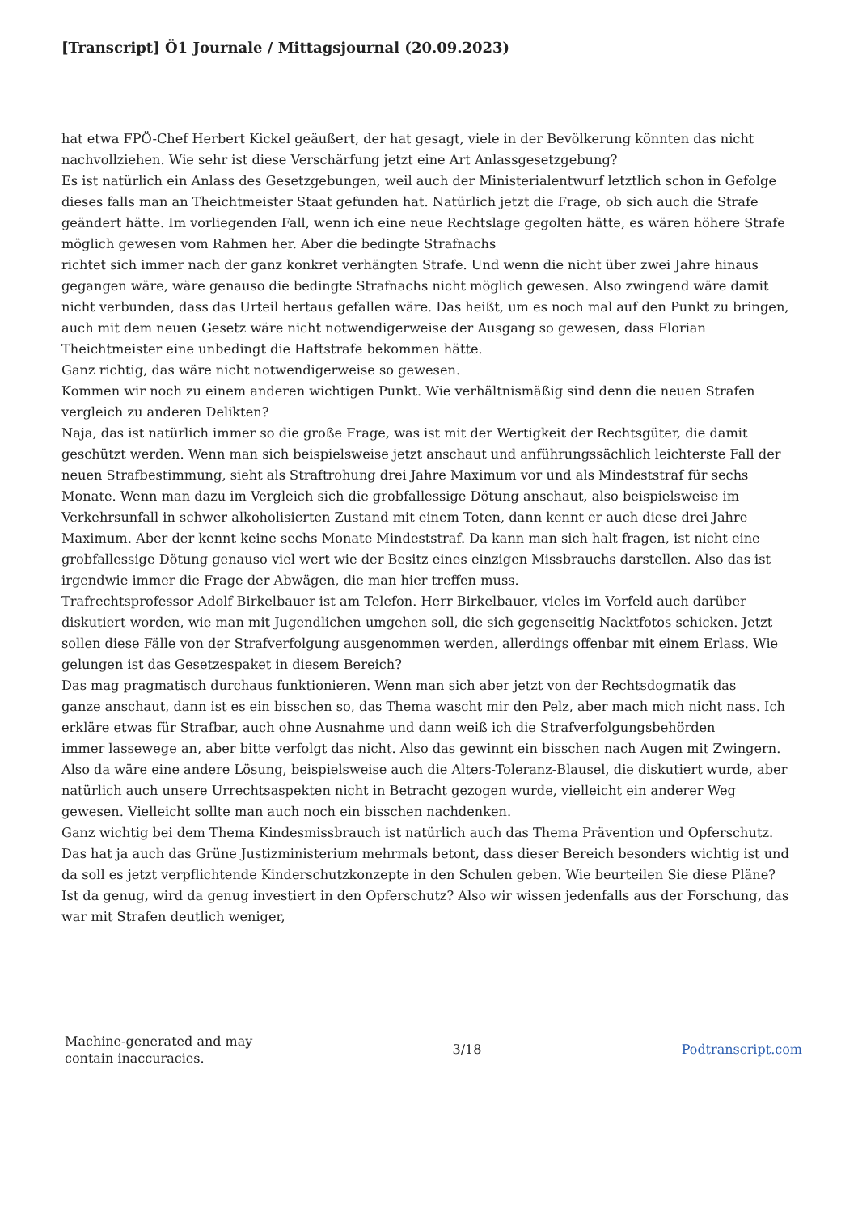[Transcript] Ö1 Journale / Mittagsjournal (20.09.2023)
hat etwa FPÖ-Chef Herbert Kickel geäußert, der hat gesagt, viele in der Bevölkerung könnten das nicht nachvollziehen. Wie sehr ist diese Verschärfung jetzt eine Art Anlassgesetzgebung?
Es ist natürlich ein Anlass des Gesetzgebungen, weil auch der Ministerialentwurf letztlich schon in Gefolge dieses falls man an Theichtmeister Staat gefunden hat. Natürlich jetzt die Frage, ob sich auch die Strafe geändert hätte. Im vorliegenden Fall, wenn ich eine neue Rechtslage gegolten hätte, es wären höhere Strafe möglich gewesen vom Rahmen her. Aber die bedingte Strafnachs
richtet sich immer nach der ganz konkret verhängten Strafe. Und wenn die nicht über zwei Jahre hinaus
gegangen wäre, wäre genauso die bedingte Strafnachs nicht möglich gewesen. Also zwingend wäre damit nicht verbunden, dass das Urteil hertaus gefallen wäre. Das heißt, um es noch mal auf den Punkt zu bringen, auch mit dem neuen Gesetz wäre nicht notwendigerweise der Ausgang so gewesen, dass Florian Theichtmeister eine unbedingt die Haftstrafe bekommen hätte.
Ganz richtig, das wäre nicht notwendigerweise so gewesen.
Kommen wir noch zu einem anderen wichtigen Punkt. Wie verhältnismäßig sind denn die neuen Strafen vergleich zu anderen Delikten?
Naja, das ist natürlich immer so die große Frage, was ist mit der Wertigkeit der Rechtsgüter, die damit geschützt werden. Wenn man sich beispielsweise jetzt anschaut und anführungssächlich leichterste Fall der neuen Strafbestimmung, sieht als Straftrohung drei Jahre Maximum vor und als Mindeststraf für sechs Monate. Wenn man dazu im Vergleich sich die grobfallessige Dötung anschaut, also beispielsweise im Verkehrsunfall in schwer alkoholisierten Zustand mit einem Toten, dann kennt er auch diese drei Jahre Maximum. Aber der kennt keine sechs Monate Mindeststraf. Da kann man sich halt fragen, ist nicht eine grobfallessige Dötung genauso viel wert wie der Besitz eines einzigen Missbrauchs darstellen. Also das ist irgendwie immer die Frage der Abwägen, die man hier treffen muss.
Trafrechtsprofessor Adolf Birkelbauer ist am Telefon. Herr Birkelbauer, vieles im Vorfeld auch darüber diskutiert worden, wie man mit Jugendlichen umgehen soll, die sich gegenseitig Nacktfotos schicken. Jetzt sollen diese Fälle von der Strafverfolgung ausgenommen werden, allerdings offenbar mit einem Erlass. Wie gelungen ist das Gesetzespaket in diesem Bereich?
Das mag pragmatisch durchaus funktionieren. Wenn man sich aber jetzt von der Rechtsdogmatik das
ganze anschaut, dann ist es ein bisschen so, das Thema wascht mir den Pelz, aber mach mich nicht nass. Ich erkläre etwas für Strafbar, auch ohne Ausnahme und dann weiß ich die Strafverfolgungsbehörden
immer lassewege an, aber bitte verfolgt das nicht. Also das gewinnt ein bisschen nach Augen mit Zwingern. Also da wäre eine andere Lösung, beispielsweise auch die Alters-Toleranz-Blausel, die diskutiert wurde, aber natürlich auch unsere Urrechtsaspekten nicht in Betracht gezogen wurde, vielleicht ein anderer Weg gewesen. Vielleicht sollte man auch noch ein bisschen nachdenken.
Ganz wichtig bei dem Thema Kindesmissbrauch ist natürlich auch das Thema Prävention und Opferschutz. Das hat ja auch das Grüne Justizministerium mehrmals betont, dass dieser Bereich besonders wichtig ist und da soll es jetzt verpflichtende Kinderschutzkonzepte in den Schulen geben. Wie beurteilen Sie diese Pläne? Ist da genug, wird da genug investiert in den Opferschutz? Also wir wissen jedenfalls aus der Forschung, das war mit Strafen deutlich weniger,
Machine-generated and may
contain inaccuracies.
3/18 Podtranscript.com